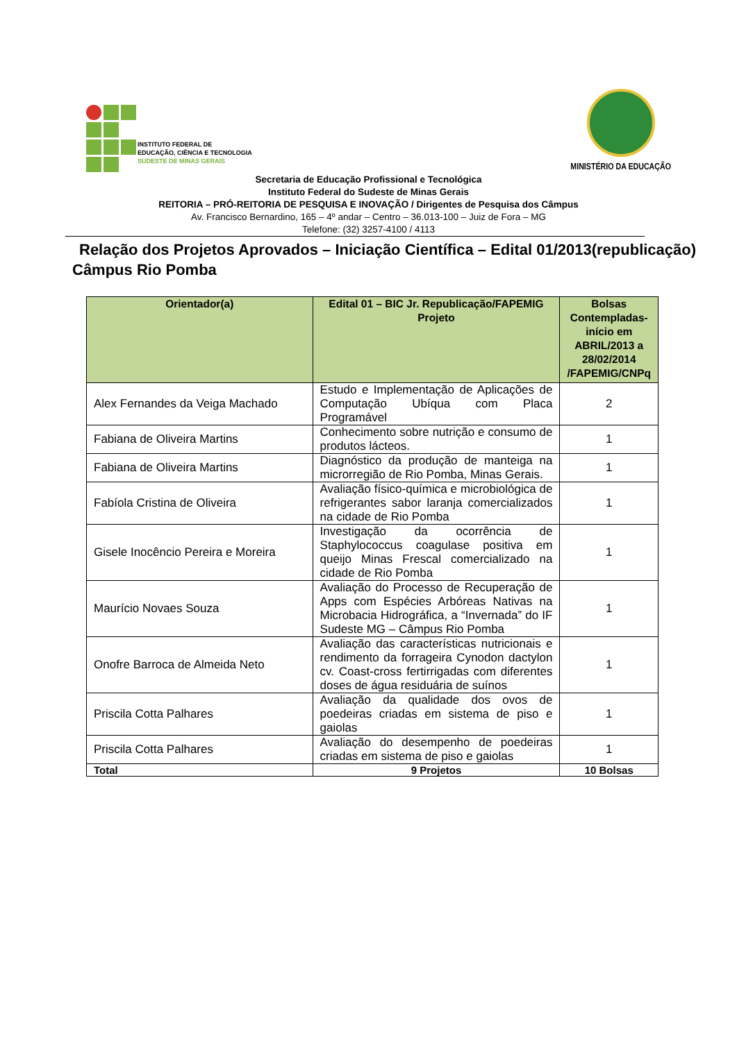INSTITUTO FEDERAL DE
EDUCAÇÃO, CIÊNCIA E TECNOLOGIA
SUDESTE DE MINAS GERAIS
MINISTÉRIO DA EDUCAÇÃO
Secretaria de Educação Profissional e Tecnológica
Instituto Federal do Sudeste de Minas Gerais
REITORIA – PRÓ-REITORIA DE PESQUISA E INOVAÇÃO / Dirigentes de Pesquisa dos Câmpus
Av. Francisco Bernardino, 165 – 4º andar – Centro – 36.013-100 – Juiz de Fora – MG
Telefone: (32) 3257-4100 / 4113
Relação dos Projetos Aprovados – Iniciação Científica – Edital 01/2013(republicação)
Câmpus Rio Pomba
| Orientador(a) | Edital 01 – BIC Jr. Republicação/FAPEMIG Projeto | Bolsas Contempladas- início em ABRIL/2013 a 28/02/2014 /FAPEMIG/CNPq |
| --- | --- | --- |
| Alex Fernandes da Veiga Machado | Estudo e Implementação de Aplicações de Computação Ubíqua com Placa Programável | 2 |
| Fabiana de Oliveira Martins | Conhecimento sobre nutrição e consumo de produtos lácteos. | 1 |
| Fabiana de Oliveira Martins | Diagnóstico da produção de manteiga na microrregião de Rio Pomba, Minas Gerais. | 1 |
| Fabíola Cristina de Oliveira | Avaliação físico-química e microbiológica de refrigerantes sabor laranja comercializados na cidade de Rio Pomba | 1 |
| Gisele Inocêncio Pereira e Moreira | Investigação da ocorrência de Staphylococcus coagulase positiva em queijo Minas Frescal comercializado na cidade de Rio Pomba | 1 |
| Maurício Novaes Souza | Avaliação do Processo de Recuperação de Apps com Espécies Arbóreas Nativas na Microbacia Hidrográfica, a “Invernada” do IF Sudeste MG – Câmpus Rio Pomba | 1 |
| Onofre Barroca de Almeida Neto | Avaliação das características nutricionais e rendimento da forrageira Cynodon dactylon cv. Coast-cross fertirrigadas com diferentes doses de água residuária de suínos | 1 |
| Priscila Cotta Palhares | Avaliação da qualidade dos ovos de poedeiras criadas em sistema de piso e gaiolas | 1 |
| Priscila Cotta Palhares | Avaliação do desempenho de poedeiras criadas em sistema de piso e gaiolas | 1 |
| Total | 9 Projetos | 10 Bolsas |